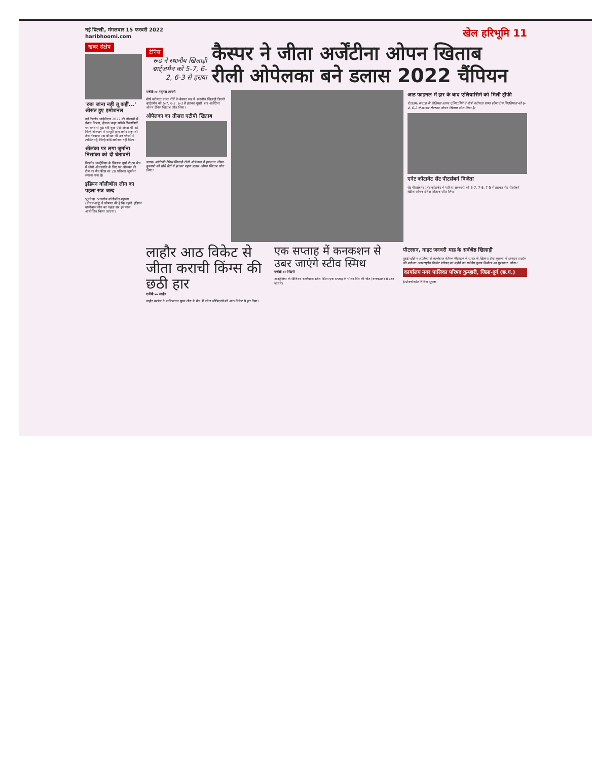नई दिल्ली, मंगलवार 15 फरवरी 2022
haribhoomi.com
खेल हरिभूमि 11
खबर संक्षेप
'रुक जाना नहीं तू कहीं...' श्रीसंत हुए इमोशनल
नई दिल्ली। आईपीएल 2022 की नीलामी में ईशान किशन, दीपक चाहर सरीखे खिलाड़ियों पर धनवर्षा हुई। वहीं कुछ ऐसे प्लेयर्स भी रहे, जिन्हें ऑक्शन में मायूसी हाथ लगी। अनुभवी तेज गेंदबाज एस श्रीसंत भी उन प्लेयर्स में शामिल रहे, जिन्हें कोई खरीदार नहीं मिला।
श्रीलंका पर लगा जुर्माना निसांका को दी चेतावनी
सिडनी। आस्ट्रेलिया के खिलाफ दूसरे टी20 मैच में धीमी ओवरगति के लिए पर श्रीलंका की टीम पर मैच फीस का 20 प्रतिशत जुर्माना लगाया गया है।
इंडियन वॉलीबॉल लीग का पहला सत्र जल्द
भुवनेश्वर। भारतीय वॉलीबॉल महासंघ (वीएफआई) ने घोषणा की है कि पहली इंडियन वॉलीबॉल लीग का पहला सत्र इस साल आयोजित किया जाएगा।
टेनिस
रूड ने स्थानीय खिलाड़ी श्वार्ट्जमैन को 5-7, 6-2, 6-3 से हराया
कैस्पर ने जीता अर्जेंटीना ओपन खिताब
रीली ओपेलका बने डलास 2022 चैंपियन
एजेंसी ▸▸ ब्यूनस आयर्स
शीर्ष वरीयता प्राप्त नॉर्वे के कैस्पर रूड ने स्थानीय खिलाड़ी डिएगो श्वार्ट्जमैन को 5-7, 6-2, 6-3 से हराकर दूसरी बार अर्जेंटीना ओपन टेनिस खिताब जीत लिया।
ओपेलका का तीसरा एटीपी खिताब
डलास। अमेरिकी टेनिस खिलाड़ी रीली ओपेलका ने हमवतन जेंसन ब्रुक्सबी को सीधे सेटों में हराकर पहला डलास ओपन खिताब जीत लिया।
आठ फाइनल में हार के बाद एलियासिमे को मिली ट्रॉफी
रोटरडम। कनाडा के फेलिक्स आगर एलियासिमे ने शीर्ष वरीयता प्राप्त स्टेफानोस सिटसिपास को 6-4, 6-2 से हराकर रोटरडम ओपन खिताब जीत लिया है।
एनेट कोंटावेट सेंट पीटर्सबर्ग विजेता
सेंट पीटर्सबर्ग। एनेट कोंटावेट ने मारिया सक्कारी को 5-7, 7-6, 7-5 से हराकर सेंट पीटर्सबर्ग लेडीज ओपन टेनिस खिताब जीत लिया।
लाहौर आठ विकेट से जीता कराची किंग्स की छठी हार
एजेंसी ▸▸ लाहौर
लाहौर कलंदर ने पाकिस्तान सुपर लीग के मैच में क्वेटा ग्लैडिएटर्स को आठ विकेट से हरा दिया।
एक सप्ताह में कनकशन से उबर जाएंगे स्टीव स्मिथ
एजेंसी ▸▸ सिडनी
आस्ट्रेलिया के सीनियर बल्लेबाज स्टीव स्मिथ एक सप्ताह के भीतर सिर की चोट (कनकशन) से उबर जाएंगे।
पीटरसन, नाइट जनवरी माह के सर्वश्रेष्ठ खिलाड़ी
दुबई। दक्षिण अफ्रीका के बल्लेबाज कीगन पीटरसन ने भारत के खिलाफ टेस्ट श्रृंखला में शानदार प्रदर्शन की बदौलत अंतरराष्ट्रीय क्रिकेट परिषद का महीने का सर्वश्रेष्ठ पुरुष क्रिकेटर का पुरस्कार जीता।
कार्यालय नगर पालिका परिषद कुम्हारी, जिला-दुर्ग (छ.ग.)
ई-प्रोक्योरमेंट निविदा सूचना